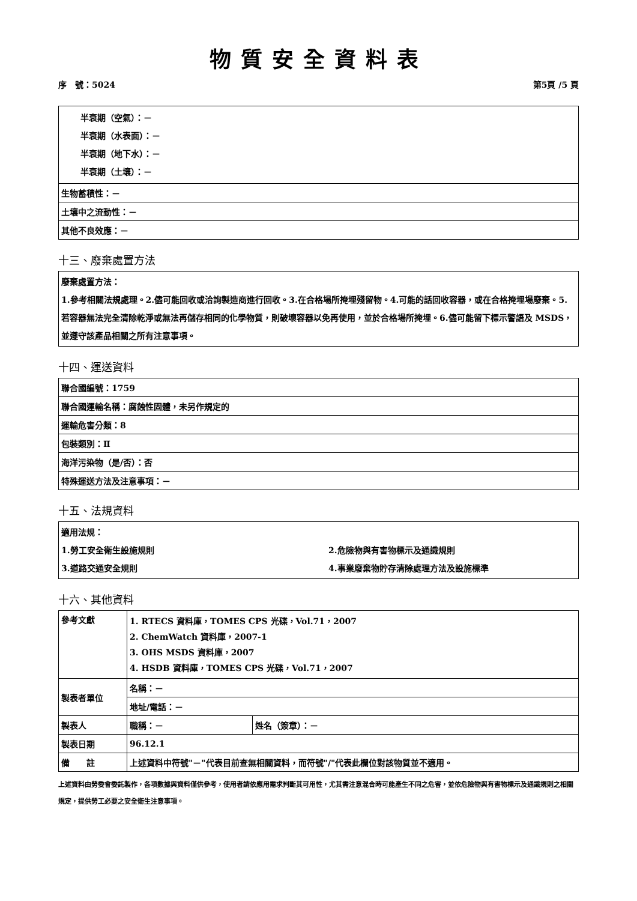物質安全資料表
序　號：5024 第5頁 /5 頁
| 半衰期（空氣）：－ 半衰期（水表面）：－ 半衰期（地下水）：－ 半衰期（土壤）：－ |
| 生物蓄積性：－ |
| 土壤中之流動性：－ |
| 其他不良效應：－ |
十三、廢棄處置方法
廢棄處置方法：
1.參考相關法規處理。2.儘可能回收或洽詢製造商進行回收。3.在合格場所掩埋殘留物。4.可能的話回收容器，或在合格掩埋場廢棄。5.若容器無法完全清除乾淨或無法再儲存相同的化學物質，則破壞容器以免再使用，並於合格場所掩埋。6.儘可能留下標示警語及 MSDS，並遵守該產品相關之所有注意事項。
十四、運送資料
| 聯合國編號：1759 |
| 聯合國運輸名稱：腐蝕性固體，未另作規定的 |
| 運輸危害分類：8 |
| 包裝類別：Ⅱ |
| 海洋污染物（是/否）：否 |
| 特殊運送方法及注意事項：－ |
十五、法規資料
適用法規：
1.勞工安全衛生設施規則 2.危險物與有害物標示及通識規則
3.道路交通安全規則 4.事業廢棄物貯存清除處理方法及設施標準
十六、其他資料
| 參考文獻 | 1. RTECS 資料庫，TOMES CPS 光碟，Vol.71，2007 2. ChemWatch 資料庫，2007-1 3. OHS MSDS 資料庫，2007 4. HSDB 資料庫，TOMES CPS 光碟，Vol.71，2007 | |
| 製表者單位 | 名稱：－ | |
| | 地址/電話：－ | |
| 製表人 | 職稱：－ | 姓名（簽章）：－ |
| 製表日期 | 96.12.1 | |
| 備 註 | 上述資料中符號"－"代表目前查無相關資料，而符號"/"代表此欄位對該物質並不適用。 | |
上述資料由勞委會委託製作，各項數據與資料僅供參考，使用者請依應用需求判斷其可用性，尤其需注意混合時可能產生不同之危害，並依危險物與有害物標示及通識規則之相關規定，提供勞工必要之安全衛生注意事項。